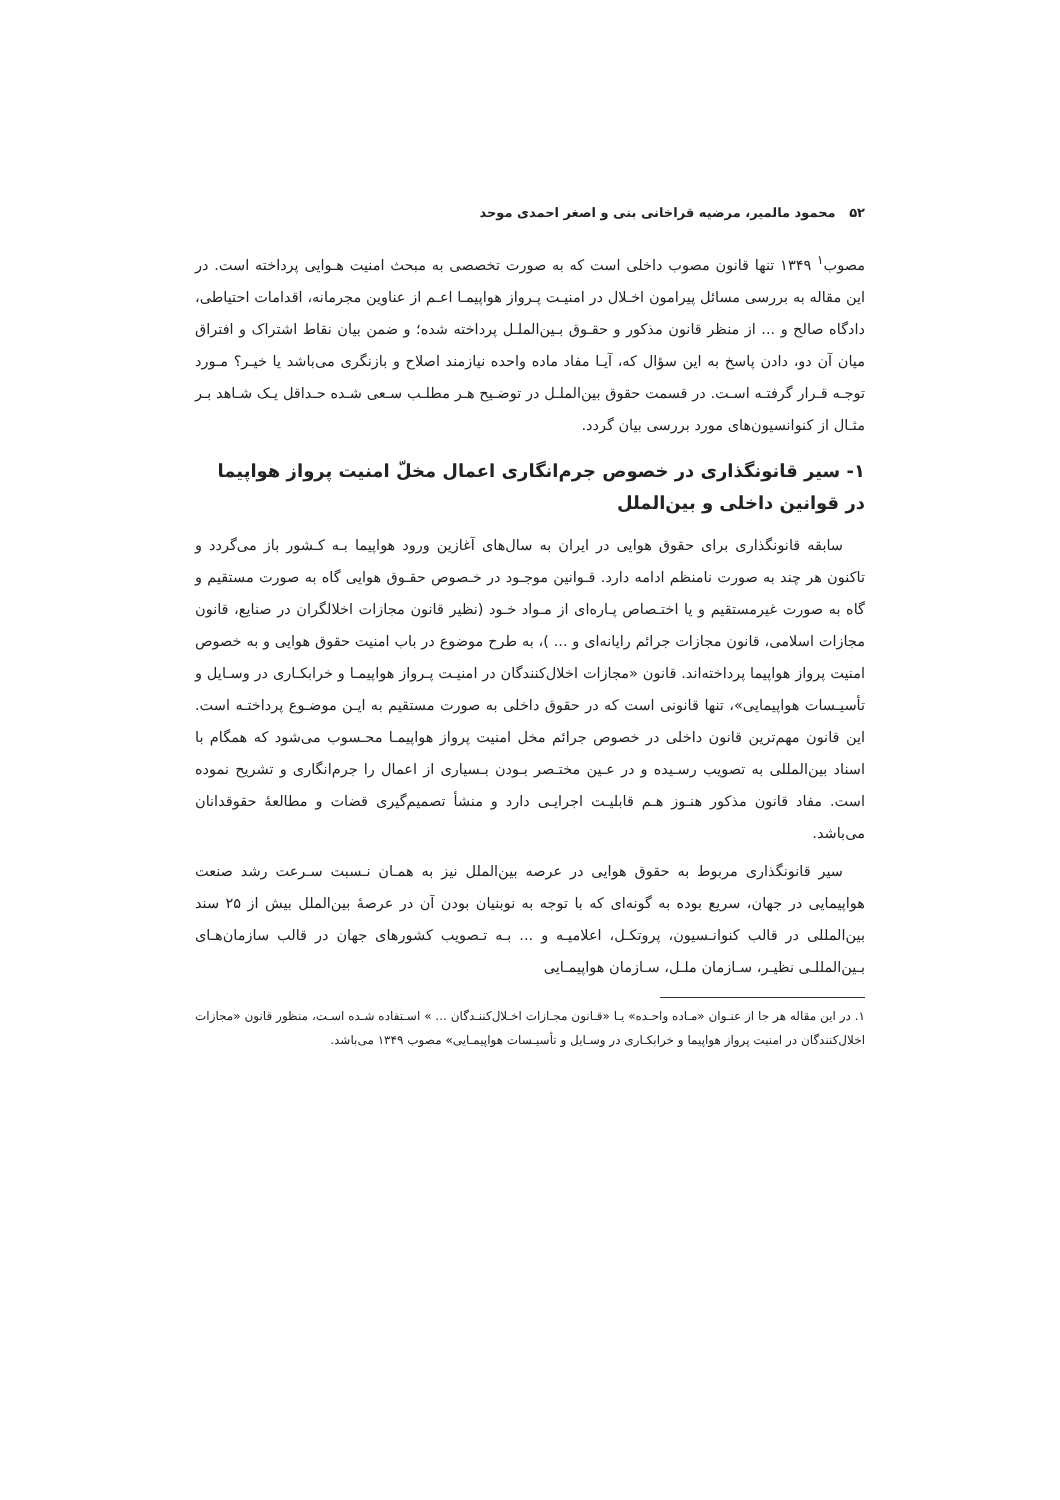۵۲ محمود مالمیر، مرضیه قراخانی بنی و اصغر احمدی موحد
مصوب<sup>۱</sup> ۱۳۴۹ تنها قانون مصوب داخلی است که به صورت تخصصی به مبحث امنیت هـوایی پرداخته است. در این مقاله به بررسی مسائل پیرامون اخـلال در امنیـت پـرواز هواپیمـا اعـم از عناوین مجرمانه، اقدامات احتیاطی، دادگاه صالح و ... از منظر قانون مذکور و حقـوق بـین‌الملـل پرداخته شده؛ و ضمن بیان نقاط اشتراک و افتراق میان آن دو، دادن پاسخ به این سؤال که، آیـا مفاد ماده واحده نیازمند اصلاح و بازنگری می‌باشد یا خیـر؟ مـورد توجـه قـرار گرفتـه اسـت. در قسمت حقوق بین‌الملـل در توضـیح هـر مطلـب سـعی شـده حـداقل یـک شـاهد بـر مثـال از کنوانسیون‌های مورد بررسی بیان گردد.
۱- سیر قانونگذاری در خصوص جرم‌انگاری اعمال مخلّ امنیت پرواز هواپیما در قوانین داخلی و بین‌الملل
سابقه قانونگذاری برای حقوق هوایی در ایران به سال‌های آغازین ورود هواپیما بـه کـشور باز می‌گردد و تاکنون هر چند به صورت نامنظم ادامه دارد. قـوانین موجـود در خـصوص حقـوق هوایی گاه به صورت مستقیم و گاه به صورت غیرمستقیم و یا اختـصاص پـاره‌ای از مـواد خـود (نظیر قانون مجازات اخلالگران در صنایع، قانون مجازات اسلامی، قانون مجازات جرائم رایانه‌ای و ... )، به طرح موضوع در باب امنیت حقوق هوایی و به خصوص امنیت پرواز هواپیما پرداخته‌اند. قانون «مجازات اخلال‌کنندگان در امنیـت پـرواز هواپیمـا و خرابکـاری در وسـایل و تأسیـسات هواپیمایی»، تنها قانونی است که در حقوق داخلی به صورت مستقیم به ایـن موضـوع پرداختـه است. این قانون مهم‌ترین قانون داخلی در خصوص جرائم مخل امنیت پرواز هواپیمـا محـسوب می‌شود که همگام با اسناد بین‌المللی به تصویب رسـیده و در عـین مختـصر بـودن بـسیاری از اعمال را جرم‌انگاری و تشریح نموده است. مفاد قانون مذکور هنـوز هـم قابلیـت اجرایـی دارد و منشأ تصمیم‌گیری قضات و مطالعهٔ حقوقدانان می‌باشد.
سیر قانونگذاری مربوط به حقوق هوایی در عرصه بین‌الملل نیز به همـان نـسبت سـرعت رشد صنعت هواپیمایی در جهان، سریع بوده به گونه‌ای که با توجه به نوبنیان بودن آن در عرصهٔ بین‌الملل بیش از ۲۵ سند بین‌المللی در قالب کنوانـسیون، پروتکـل، اعلامیـه و ... بـه تـصویب کشورهای جهان در قالب سازمان‌هـای بـین‌المللـی نظیـر، سـازمان ملـل، سـازمان هواپیمـایی
۱. در این مقاله هر جا از عنـوان «مـاده واحـده» یـا «قـانون مجـازات اخـلال‌کننـدگان ... » اسـتفاده شـده اسـت، منظور قانون «مجازات اخلال‌کنندگان در امنیت پرواز هواپیما و خرابکـاری در وسـایل و تأسیـسات هواپیمـایی» مصوب ۱۳۴۹ می‌باشد.